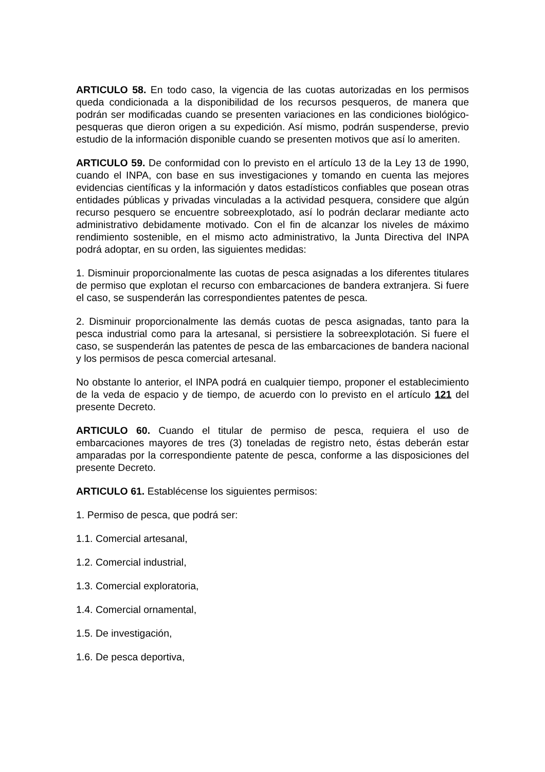ARTICULO 58. En todo caso, la vigencia de las cuotas autorizadas en los permisos queda condicionada a la disponibilidad de los recursos pesqueros, de manera que podrán ser modificadas cuando se presenten variaciones en las condiciones biológico-pesqueras que dieron origen a su expedición. Así mismo, podrán suspenderse, previo estudio de la información disponible cuando se presenten motivos que así lo ameriten.
ARTICULO 59. De conformidad con lo previsto en el artículo 13 de la Ley 13 de 1990, cuando el INPA, con base en sus investigaciones y tomando en cuenta las mejores evidencias científicas y la información y datos estadísticos confiables que posean otras entidades públicas y privadas vinculadas a la actividad pesquera, considere que algún recurso pesquero se encuentre sobreexplotado, así lo podrán declarar mediante acto administrativo debidamente motivado. Con el fin de alcanzar los niveles de máximo rendimiento sostenible, en el mismo acto administrativo, la Junta Directiva del INPA podrá adoptar, en su orden, las siguientes medidas:
1. Disminuir proporcionalmente las cuotas de pesca asignadas a los diferentes titulares de permiso que explotan el recurso con embarcaciones de bandera extranjera. Si fuere el caso, se suspenderán las correspondientes patentes de pesca.
2. Disminuir proporcionalmente las demás cuotas de pesca asignadas, tanto para la pesca industrial como para la artesanal, si persistiere la sobreexplotación. Si fuere el caso, se suspenderán las patentes de pesca de las embarcaciones de bandera nacional y los permisos de pesca comercial artesanal.
No obstante lo anterior, el INPA podrá en cualquier tiempo, proponer el establecimiento de la veda de espacio y de tiempo, de acuerdo con lo previsto en el artículo 121 del presente Decreto.
ARTICULO 60. Cuando el titular de permiso de pesca, requiera el uso de embarcaciones mayores de tres (3) toneladas de registro neto, éstas deberán estar amparadas por la correspondiente patente de pesca, conforme a las disposiciones del presente Decreto.
ARTICULO 61. Establécense los siguientes permisos:
1. Permiso de pesca, que podrá ser:
1.1. Comercial artesanal,
1.2. Comercial industrial,
1.3. Comercial exploratoria,
1.4. Comercial ornamental,
1.5. De investigación,
1.6. De pesca deportiva,